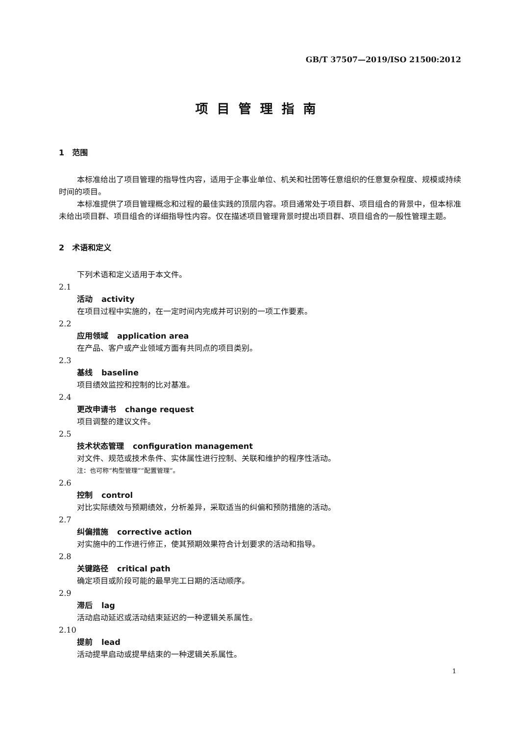GB/T 37507—2019/ISO 21500:2012
项目管理指南
1　范围
本标准给出了项目管理的指导性内容，适用于企事业单位、机关和社团等任意组织的任意复杂程度、规模或持续时间的项目。
本标准提供了项目管理概念和过程的最佳实践的顶层内容。项目通常处于项目群、项目组合的背景中，但本标准未给出项目群、项目组合的详细指导性内容。仅在描述项目管理背景时提出项目群、项目组合的一般性管理主题。
2　术语和定义
下列术语和定义适用于本文件。
2.1
活动 activity
在项目过程中实施的，在一定时间内完成并可识别的一项工作要素。
2.2
应用领域 application area
在产品、客户或产业领域方面有共同点的项目类别。
2.3
基线 baseline
项目绩效监控和控制的比对基准。
2.4
更改申请书 change request
项目调整的建议文件。
2.5
技术状态管理 configuration management
对文件、规范或技术条件、实体属性进行控制、关联和维护的程序性活动。
注：也可称“构型管理”“配置管理”。
2.6
控制 control
对比实际绩效与预期绩效，分析差异，采取适当的纠偏和预防措施的活动。
2.7
纠偏措施 corrective action
对实施中的工作进行修正，使其预期效果符合计划要求的活动和指导。
2.8
关键路径 critical path
确定项目或阶段可能的最早完工日期的活动顺序。
2.9
滞后 lag
活动启动延迟或活动结束延迟的一种逻辑关系属性。
2.10
提前 lead
活动提早启动或提早结束的一种逻辑关系属性。
1